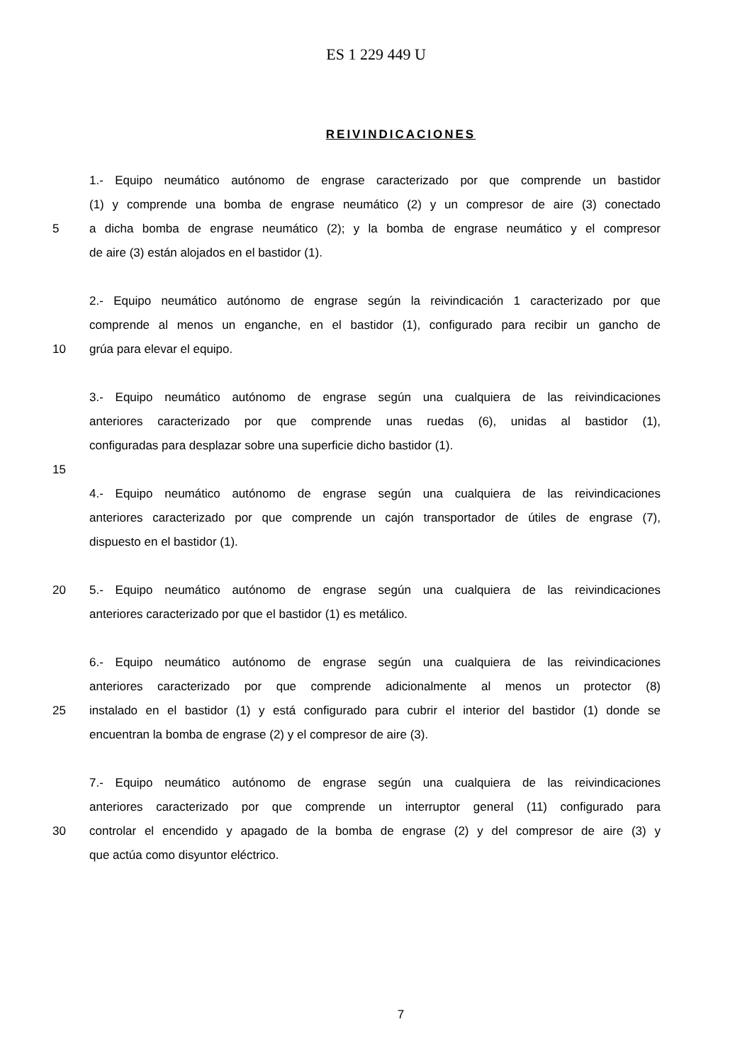ES 1 229 449 U
REIVINDICACIONES
1.- Equipo neumático autónomo de engrase caracterizado por que comprende un bastidor
(1) y comprende una bomba de engrase neumático (2) y un compresor de aire (3) conectado
5 a dicha bomba de engrase neumático (2); y la bomba de engrase neumático y el compresor
de aire (3) están alojados en el bastidor (1).
2.- Equipo neumático autónomo de engrase según la reivindicación 1 caracterizado por que
comprende al menos un enganche, en el bastidor (1), configurado para recibir un gancho de
10 grúa para elevar el equipo.
3.- Equipo neumático autónomo de engrase según una cualquiera de las reivindicaciones
anteriores caracterizado por que comprende unas ruedas (6), unidas al bastidor (1),
configuradas para desplazar sobre una superficie dicho bastidor (1).
15
4.- Equipo neumático autónomo de engrase según una cualquiera de las reivindicaciones
anteriores caracterizado por que comprende un cajón transportador de útiles de engrase (7),
dispuesto en el bastidor (1).
20 5.- Equipo neumático autónomo de engrase según una cualquiera de las reivindicaciones
anteriores caracterizado por que el bastidor (1) es metálico.
6.- Equipo neumático autónomo de engrase según una cualquiera de las reivindicaciones
anteriores caracterizado por que comprende adicionalmente al menos un protector (8)
25 instalado en el bastidor (1) y está configurado para cubrir el interior del bastidor (1) donde se
encuentran la bomba de engrase (2) y el compresor de aire (3).
7.- Equipo neumático autónomo de engrase según una cualquiera de las reivindicaciones
anteriores caracterizado por que comprende un interruptor general (11) configurado para
30 controlar el encendido y apagado de la bomba de engrase (2) y del compresor de aire (3) y
que actúa como disyuntor eléctrico.
7